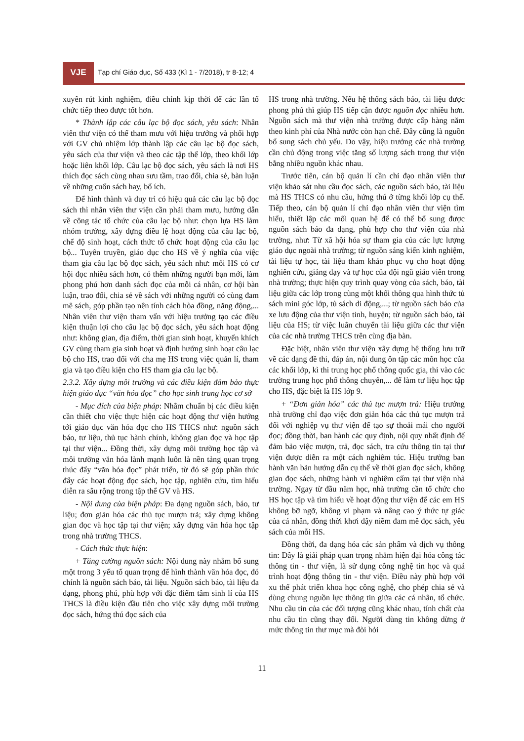VJE
Tạp chí Giáo dục, Số 433 (Kì 1 - 7/2018), tr 8-12; 4
xuyên rút kinh nghiệm, điều chỉnh kịp thời để các lần tổ chức tiếp theo được tốt hơn.
* Thành lập các câu lạc bộ đọc sách, yêu sách: Nhân viên thư viện có thể tham mưu với hiệu trưởng và phối hợp với GV chủ nhiệm lớp thành lập các câu lạc bộ đọc sách, yêu sách của thư viện và theo các tập thể lớp, theo khối lớp hoặc liên khối lớp. Câu lạc bộ đọc sách, yêu sách là nơi HS thích đọc sách cùng nhau sưu tầm, trao đổi, chia sẻ, bàn luận về những cuốn sách hay, bổ ích.
Để hình thành và duy trì có hiệu quả các câu lạc bộ đọc sách thì nhân viên thư viện cần phải tham mưu, hướng dẫn về công tác tổ chức của câu lạc bộ như: chọn lựa HS làm nhóm trưởng, xây dựng điều lệ hoạt động của câu lạc bộ, chế độ sinh hoạt, cách thức tổ chức hoạt động của câu lạc bộ... Tuyên truyền, giáo dục cho HS về ý nghĩa của việc tham gia câu lạc bộ đọc sách, yêu sách như: mỗi HS có cơ hội đọc nhiều sách hơn, có thêm những người bạn mới, làm phong phú hơn danh sách đọc của mỗi cá nhân, cơ hội bàn luận, trao đổi, chia sẻ về sách với những người có cùng đam mê sách, góp phần tạo nên tính cách hòa đồng, năng động,... Nhân viên thư viện tham vấn với hiệu trưởng tạo các điều kiện thuận lợi cho câu lạc bộ đọc sách, yêu sách hoạt động như: không gian, địa điểm, thời gian sinh hoạt, khuyến khích GV cùng tham gia sinh hoạt và định hướng sinh hoạt câu lạc bộ cho HS, trao đổi với cha mẹ HS trong việc quản lí, tham gia và tạo điều kiện cho HS tham gia câu lạc bộ.
2.3.2. Xây dựng môi trường và các điều kiện đảm bảo thực hiện giáo dục “văn hóa đọc” cho học sinh trung học cơ sở
- Mục đích của biện pháp: Nhằm chuẩn bị các điều kiện cần thiết cho việc thực hiện các hoạt động thư viện hướng tới giáo dục văn hóa đọc cho HS THCS như: nguồn sách báo, tư liệu, thủ tục hành chính, không gian đọc và học tập tại thư viện... Đồng thời, xây dựng môi trường học tập và môi trường văn hóa lành mạnh luôn là nền tảng quan trọng thúc đẩy “văn hóa đọc” phát triển, từ đó sẽ góp phần thúc đẩy các hoạt động đọc sách, học tập, nghiên cứu, tìm hiểu diễn ra sâu rộng trong tập thể GV và HS.
- Nội dung của biện pháp: Đa dạng nguồn sách, báo, tư liệu; đơn giản hóa các thủ tục mượn trả; xây dựng không gian đọc và học tập tại thư viện; xây dựng văn hóa học tập trong nhà trường THCS.
- Cách thức thực hiện:
+ Tăng cường nguồn sách: Nội dung này nhằm bổ sung một trong 3 yếu tố quan trọng để hình thành văn hóa đọc, đó chính là nguồn sách báo, tài liệu. Nguồn sách báo, tài liệu đa dạng, phong phú, phù hợp với đặc điểm tâm sinh lí của HS THCS là điều kiện đầu tiên cho việc xây dựng môi trường đọc sách, hứng thú đọc sách của
HS trong nhà trường. Nếu hệ thống sách báo, tài liệu được phong phú thì giúp HS tiếp cận được nguồn đọc nhiều hơn. Nguồn sách mà thư viện nhà trường được cấp hàng năm theo kinh phí của Nhà nước còn hạn chế. Đây cũng là nguồn bổ sung sách chủ yếu. Do vậy, hiệu trưởng các nhà trường cần chủ động trong việc tăng số lượng sách trong thư viện bằng nhiều nguồn khác nhau.
Trước tiên, cán bộ quản lí cần chỉ đạo nhân viên thư viện khảo sát nhu cầu đọc sách, các nguồn sách báo, tài liệu mà HS THCS có nhu cầu, hứng thú ở từng khối lớp cụ thể. Tiếp theo, cán bộ quản lí chỉ đạo nhân viên thư viện tìm hiểu, thiết lập các mối quan hệ để có thể bổ sung được nguồn sách báo đa dạng, phù hợp cho thư viện của nhà trường, như: Từ xã hội hóa sự tham gia của các lực lượng giáo dục ngoài nhà trường; từ nguồn sáng kiến kinh nghiệm, tài liệu tự học, tài liệu tham khảo phục vụ cho hoạt động nghiên cứu, giảng dạy và tự học của đội ngũ giáo viên trong nhà trường; thực hiện quy trình quay vòng của sách, báo, tài liệu giữa các lớp trong cùng một khối thông qua hình thức tủ sách mini góc lớp, tủ sách di động,...; từ nguồn sách báo của xe lưu động của thư viện tỉnh, huyện; từ nguồn sách báo, tài liệu của HS; từ việc luân chuyển tài liệu giữa các thư viện của các nhà trường THCS trên cùng địa bàn.
Đặc biệt, nhân viên thư viện xây dựng hệ thống lưu trữ về các dạng đề thi, đáp án, nội dung ôn tập các môn học của các khối lớp, kì thi trung học phổ thông quốc gia, thi vào các trường trung học phổ thông chuyên,... để làm tư liệu học tập cho HS, đặc biệt là HS lớp 9.
+ “Đơn giản hóa” các thủ tục mượn trả: Hiệu trưởng nhà trường chỉ đạo việc đơn giản hóa các thủ tục mượn trả đối với nghiệp vụ thư viện để tạo sự thoải mái cho người đọc; đồng thời, ban hành các quy định, nội quy nhất định để đảm bảo việc mượn, trả, đọc sách, tra cứu thông tin tại thư viện được diễn ra một cách nghiêm túc. Hiệu trưởng ban hành văn bản hướng dẫn cụ thể về thời gian đọc sách, không gian đọc sách, những hành vi nghiêm cấm tại thư viện nhà trường. Ngay từ đầu năm học, nhà trường cần tổ chức cho HS học tập và tìm hiểu về hoạt động thư viện để các em HS không bỡ ngỡ, không vi phạm và nâng cao ý thức tự giác của cá nhân, đồng thời khơi dậy niềm đam mê đọc sách, yêu sách của mỗi HS.
Đồng thời, đa dạng hóa các sản phẩm và dịch vụ thông tin: Đây là giải pháp quan trọng nhằm hiện đại hóa công tác thông tin - thư viện, là sử dụng công nghệ tin học và quá trình hoạt động thông tin - thư viện. Điều này phù hợp với xu thế phát triển khoa học công nghệ, cho phép chia sẻ và dùng chung nguồn lực thông tin giữa các cá nhân, tổ chức. Nhu cầu tin của các đối tượng cũng khác nhau, tính chất của nhu cầu tin cũng thay đổi. Người dùng tin không dừng ở mức thông tin thư mục mà đòi hỏi
11